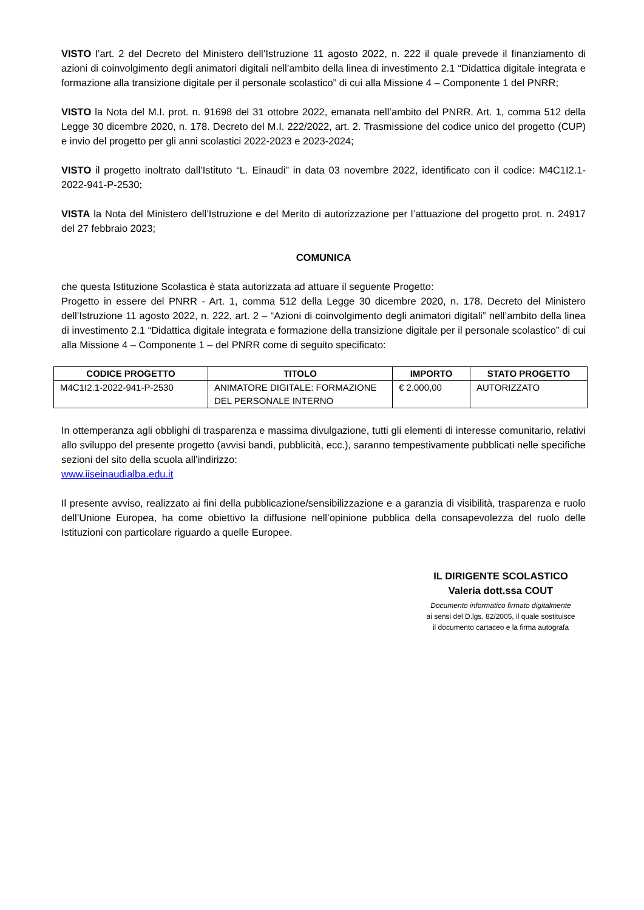VISTO l’art. 2 del Decreto del Ministero dell’Istruzione 11 agosto 2022, n. 222 il quale prevede il finanziamento di azioni di coinvolgimento degli animatori digitali nell’ambito della linea di investimento 2.1 “Didattica digitale integrata e formazione alla transizione digitale per il personale scolastico” di cui alla Missione 4 – Componente 1 del PNRR;
VISTO la Nota del M.I. prot. n. 91698 del 31 ottobre 2022, emanata nell’ambito del PNRR. Art. 1, comma 512 della Legge 30 dicembre 2020, n. 178. Decreto del M.I. 222/2022, art. 2. Trasmissione del codice unico del progetto (CUP) e invio del progetto per gli anni scolastici 2022-2023 e 2023-2024;
VISTO il progetto inoltrato dall’Istituto “L. Einaudi” in data 03 novembre 2022, identificato con il codice: M4C1I2.1-2022-941-P-2530;
VISTA la Nota del Ministero dell’Istruzione e del Merito di autorizzazione per l’attuazione del progetto prot. n. 24917 del 27 febbraio 2023;
COMUNICA
che questa Istituzione Scolastica è stata autorizzata ad attuare il seguente Progetto:
Progetto in essere del PNRR - Art. 1, comma 512 della Legge 30 dicembre 2020, n. 178. Decreto del Ministero dell’Istruzione 11 agosto 2022, n. 222, art. 2 – “Azioni di coinvolgimento degli animatori digitali” nell’ambito della linea di investimento 2.1 “Didattica digitale integrata e formazione della transizione digitale per il personale scolastico” di cui alla Missione 4 – Componente 1 – del PNRR come di seguito specificato:
| CODICE PROGETTO | TITOLO | IMPORTO | STATO PROGETTO |
| --- | --- | --- | --- |
| M4C1I2.1-2022-941-P-2530 | ANIMATORE DIGITALE: FORMAZIONE DEL PERSONALE INTERNO | € 2.000,00 | AUTORIZZATO |
In ottemperanza agli obblighi di trasparenza e massima divulgazione, tutti gli elementi di interesse comunitario, relativi allo sviluppo del presente progetto (avvisi bandi, pubblicità, ecc.), saranno tempestivamente pubblicati nelle specifiche sezioni del sito della scuola all’indirizzo:
www.iiseinaudialba.edu.it
Il presente avviso, realizzato ai fini della pubblicazione/sensibilizzazione e a garanzia di visibilità, trasparenza e ruolo dell’Unione Europea, ha come obiettivo la diffusione nell’opinione pubblica della consapevolezza del ruolo delle Istituzioni con particolare riguardo a quelle Europee.
IL DIRIGENTE SCOLASTICO
Valeria dott.ssa COUT
Documento informatico firmato digitalmente
ai sensi del D.lgs. 82/2005, il quale sostituisce
il documento cartaceo e la firma autografa